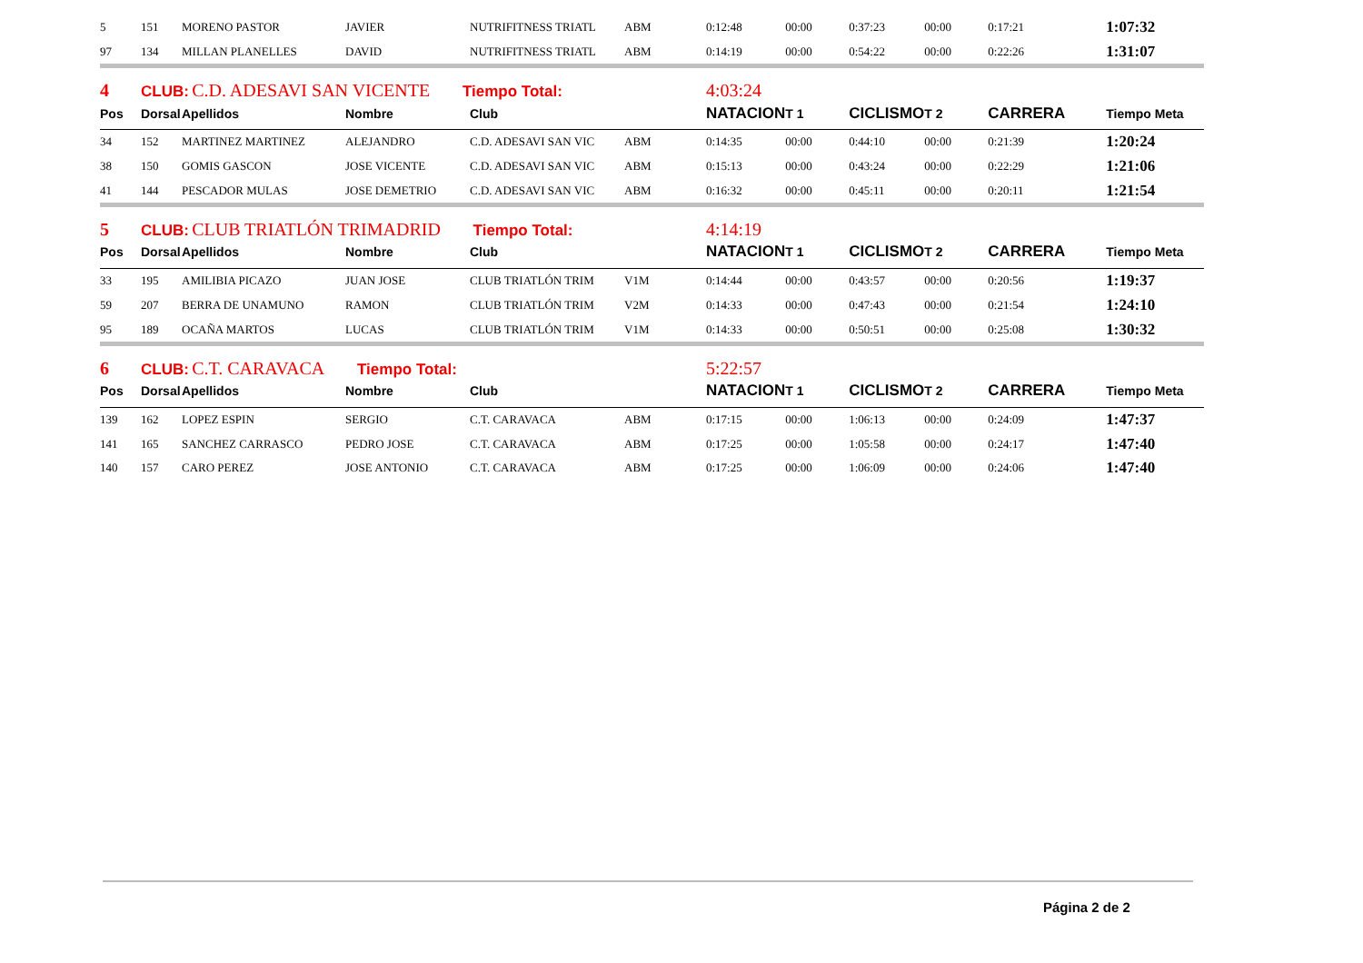| 5 | 151 | MORENO PASTOR | JAVIER | NUTRIFITNESS TRIATL | ABM | 0:12:48 | 00:00 | 0:37:23 | 00:00 | 0:17:21 | 1:07:32 |
| 97 | 134 | MILLAN PLANELLES | DAVID | NUTRIFITNESS TRIATL | ABM | 0:14:19 | 00:00 | 0:54:22 | 00:00 | 0:22:26 | 1:31:07 |
| 4 | CLUB: C.D. ADESAVI SAN VICENTE Tiempo Total: | | | | | 4:03:24 | | | | | |
| Pos | Dorsal | Apellidos | Nombre | Club | | NATACION | T 1 | CICLISMO | T 2 | CARRERA | Tiempo Meta |
| 34 | 152 | MARTINEZ MARTINEZ | ALEJANDRO | C.D. ADESAVI SAN VIC | ABM | 0:14:35 | 00:00 | 0:44:10 | 00:00 | 0:21:39 | 1:20:24 |
| 38 | 150 | GOMIS GASCON | JOSE VICENTE | C.D. ADESAVI SAN VIC | ABM | 0:15:13 | 00:00 | 0:43:24 | 00:00 | 0:22:29 | 1:21:06 |
| 41 | 144 | PESCADOR MULAS | JOSE DEMETRIO | C.D. ADESAVI SAN VIC | ABM | 0:16:32 | 00:00 | 0:45:11 | 00:00 | 0:20:11 | 1:21:54 |
| 5 | CLUB: CLUB TRIATLÓN TRIMADRID Tiempo Total: | | | | | 4:14:19 | | | | | |
| Pos | Dorsal | Apellidos | Nombre | Club | | NATACION | T 1 | CICLISMO | T 2 | CARRERA | Tiempo Meta |
| 33 | 195 | AMILIBIA PICAZO | JUAN JOSE | CLUB TRIATLÓN TRIM | V1M | 0:14:44 | 00:00 | 0:43:57 | 00:00 | 0:20:56 | 1:19:37 |
| 59 | 207 | BERRA DE UNAMUNO | RAMON | CLUB TRIATLÓN TRIM | V2M | 0:14:33 | 00:00 | 0:47:43 | 00:00 | 0:21:54 | 1:24:10 |
| 95 | 189 | OCAÑA MARTOS | LUCAS | CLUB TRIATLÓN TRIM | V1M | 0:14:33 | 00:00 | 0:50:51 | 00:00 | 0:25:08 | 1:30:32 |
| 6 | CLUB: C.T. CARAVACA Tiempo Total: | | | | | 5:22:57 | | | | | |
| Pos | Dorsal | Apellidos | Nombre | Club | | NATACION | T 1 | CICLISMO | T 2 | CARRERA | Tiempo Meta |
| 139 | 162 | LOPEZ ESPIN | SERGIO | C.T. CARAVACA | ABM | 0:17:15 | 00:00 | 1:06:13 | 00:00 | 0:24:09 | 1:47:37 |
| 141 | 165 | SANCHEZ CARRASCO | PEDRO JOSE | C.T. CARAVACA | ABM | 0:17:25 | 00:00 | 1:05:58 | 00:00 | 0:24:17 | 1:47:40 |
| 140 | 157 | CARO PEREZ | JOSE ANTONIO | C.T. CARAVACA | ABM | 0:17:25 | 00:00 | 1:06:09 | 00:00 | 0:24:06 | 1:47:40 |
Página 2 de 2